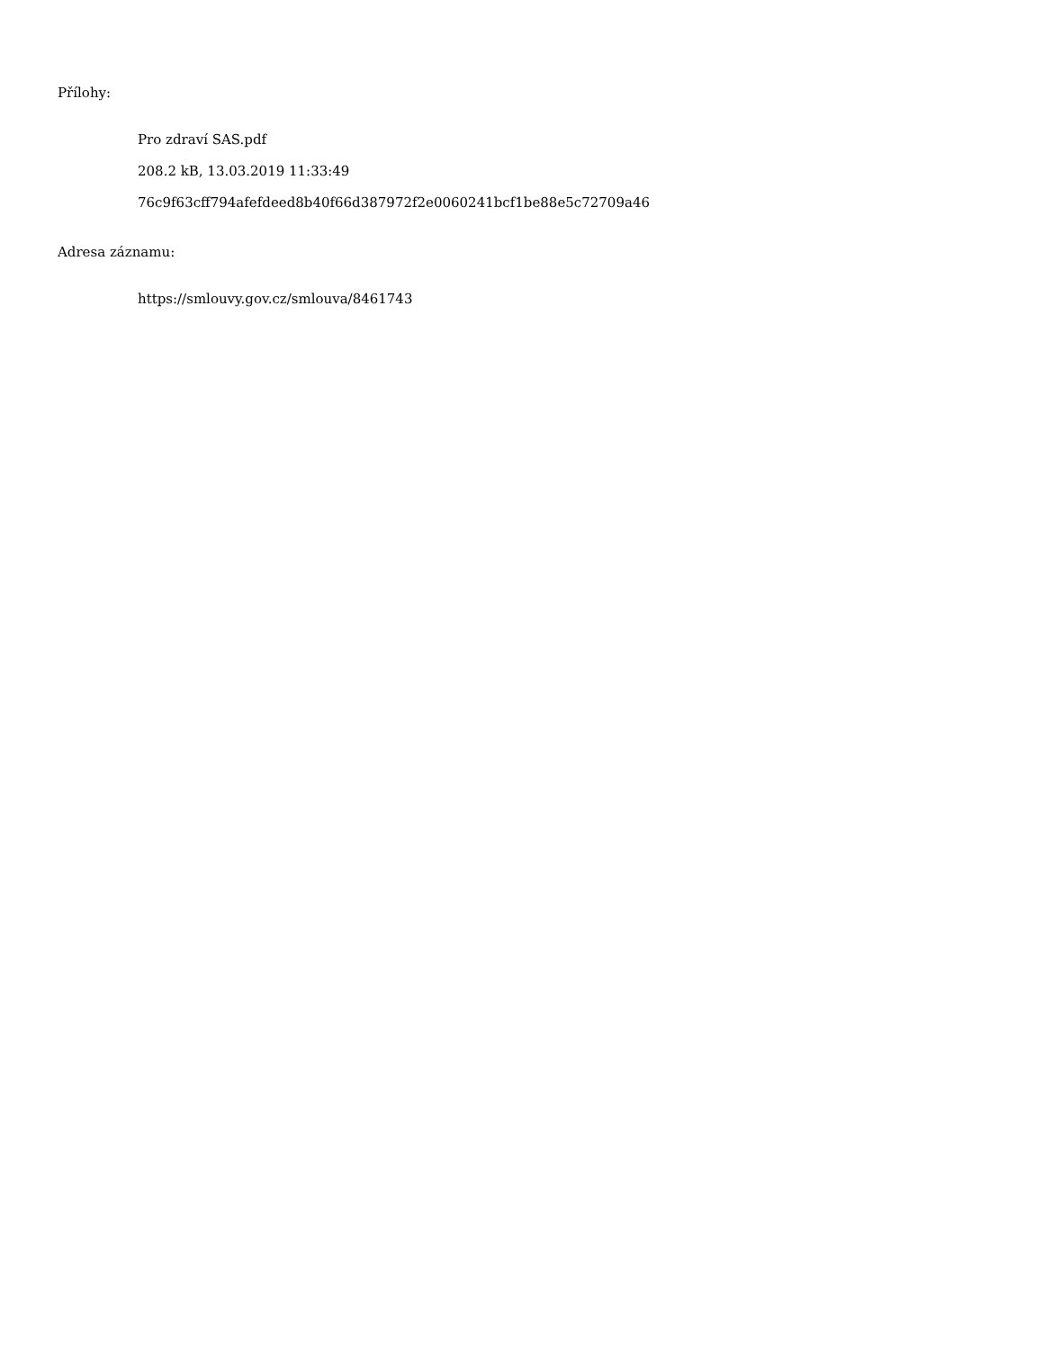Přílohy:
Pro zdraví SAS.pdf
208.2 kB, 13.03.2019 11:33:49
76c9f63cff794afefdeed8b40f66d387972f2e0060241bcf1be88e5c72709a46
Adresa záznamu:
https://smlouvy.gov.cz/smlouva/8461743